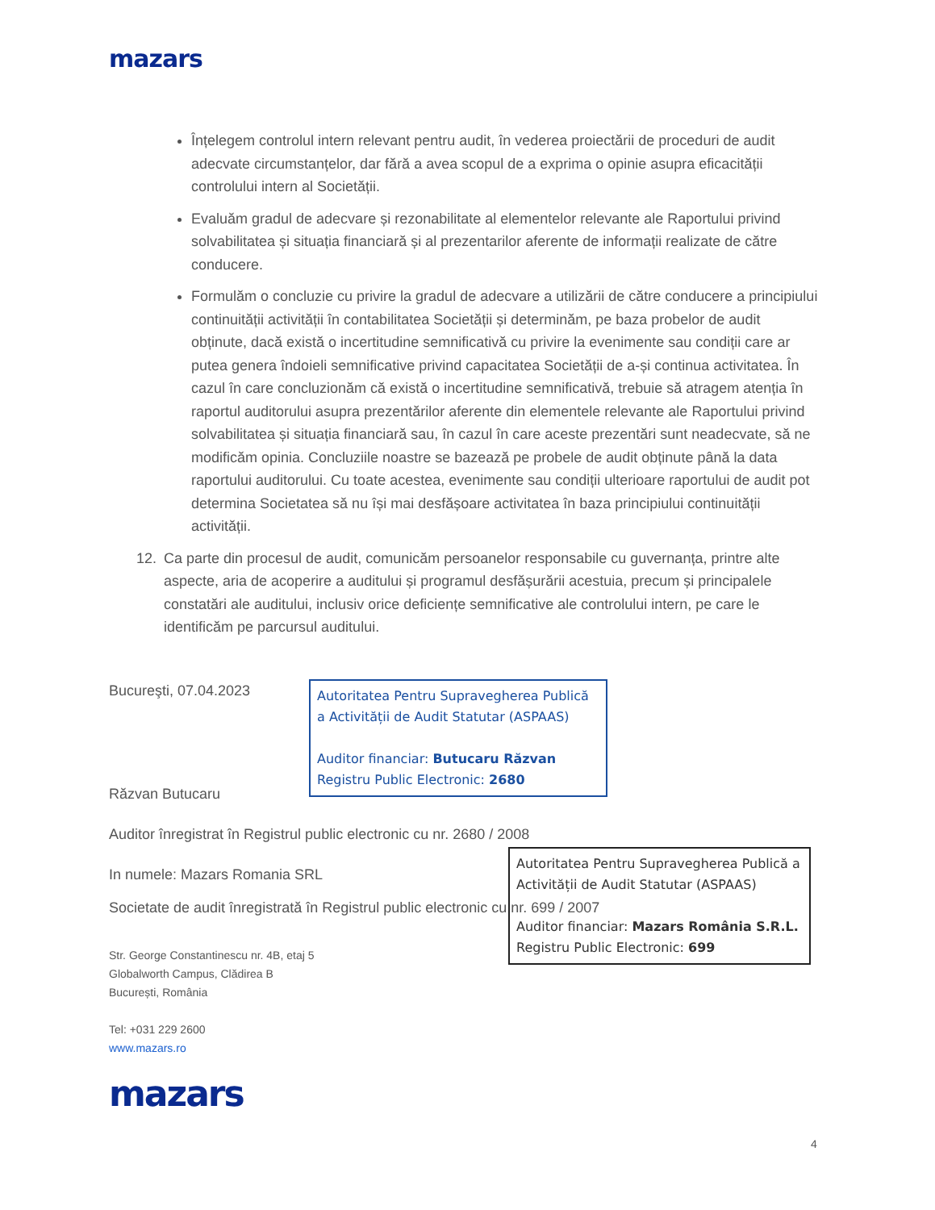mazars
Înțelegem controlul intern relevant pentru audit, în vederea proiectării de proceduri de audit adecvate circumstanțelor, dar fără a avea scopul de a exprima o opinie asupra eficacității controlului intern al Societății.
Evaluăm gradul de adecvare și rezonabilitate al elementelor relevante ale Raportului privind solvabilitatea și situația financiară și al prezentarilor aferente de informații realizate de către conducere.
Formulăm o concluzie cu privire la gradul de adecvare a utilizării de către conducere a principiului continuității activității în contabilitatea Societății și determinăm, pe baza probelor de audit obținute, dacă există o incertitudine semnificativă cu privire la evenimente sau condiții care ar putea genera îndoieli semnificative privind capacitatea Societății de a-și continua activitatea. În cazul în care concluzionăm că există o incertitudine semnificativă, trebuie să atragem atenția în raportul auditorului asupra prezentărilor aferente din elementele relevante ale Raportului privind solvabilitatea și situația financiară sau, în cazul în care aceste prezentări sunt neadecvate, să ne modificăm opinia. Concluziile noastre se bazează pe probele de audit obținute până la data raportului auditorului. Cu toate acestea, evenimente sau condiții ulterioare raportului de audit pot determina Societatea să nu își mai desfășoare activitatea în baza principiului continuității activității.
12. Ca parte din procesul de audit, comunicăm persoanelor responsabile cu guvernanța, printre alte aspecte, aria de acoperire a auditului și programul desfășurării acestuia, precum și principalele constatări ale auditului, inclusiv orice deficiențe semnificative ale controlului intern, pe care le identificăm pe parcursul auditului.
Bucureşti, 07.04.2023
Autoritatea Pentru Supravegherea Publică a Activității de Audit Statutar (ASPAAS)
Auditor financiar: Butucaru Răzvan
Registru Public Electronic: 2680
Răzvan Butucaru
Auditor înregistrat în Registrul public electronic cu nr. 2680 / 2008
Autoritatea Pentru Supravegherea Publică a Activității de Audit Statutar (ASPAAS)
Auditor financiar: Mazars România S.R.L.
Registru Public Electronic: 699
In numele: Mazars Romania SRL
Societate de audit înregistrată în Registrul public electronic cu nr. 699 / 2007
Str. George Constantinescu nr. 4B, etaj 5
Globalworth Campus, Clădirea B
București, România
Tel: +031 229 2600
www.mazars.ro
mazars
4